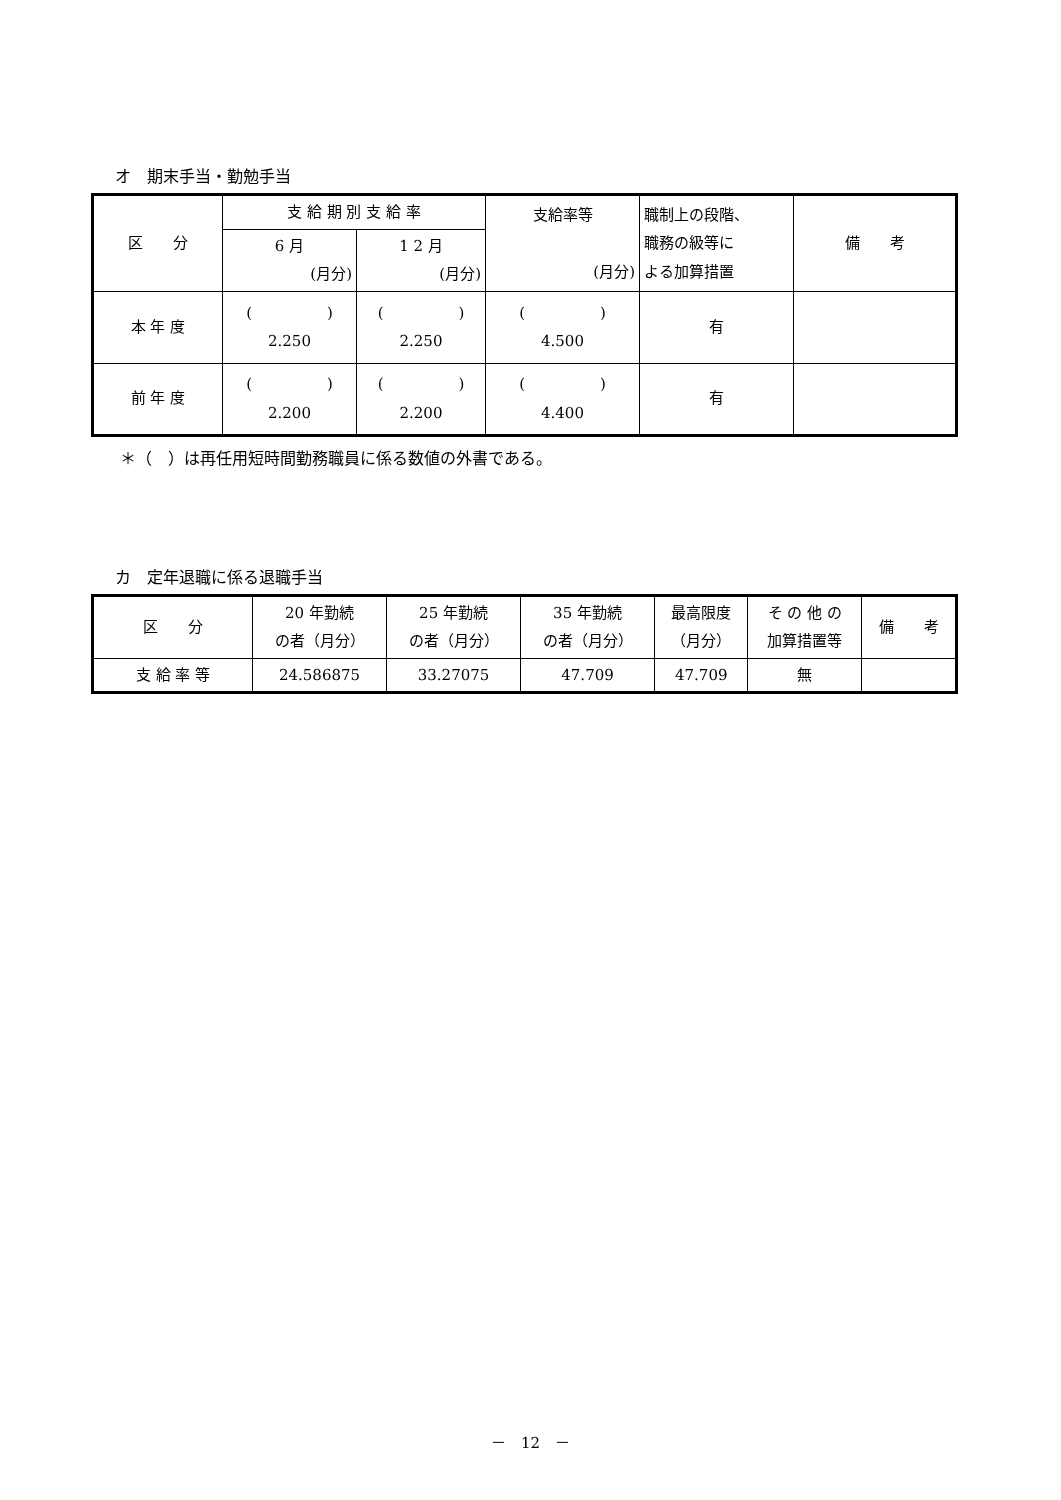オ　期末手当・勤勉手当
| 区 分 | 支 給 期 別 支 給 率 | | 支給率等 (月分) | 職制上の段階、 職務の級等に よる加算措置 | 備 考 |
| --- | --- | --- | --- | --- | --- |
| | 6 月 (月分) | 1 2 月 (月分) | | | |
| 本 年 度 | ( ) 2.250 | ( ) 2.250 | ( ) 4.500 | 有 | |
| 前 年 度 | ( ) 2.200 | ( ) 2.200 | ( ) 4.400 | 有 | |
＊（　）は再任用短時間勤務職員に係る数値の外書である。
カ　定年退職に係る退職手当
| 区 分 | 20 年勤続 の者（月分） | 25 年勤続 の者（月分） | 35 年勤続 の者（月分） | 最高限度 （月分） | そ の 他 の 加算措置等 | 備 考 |
| --- | --- | --- | --- | --- | --- | --- |
| 支 給 率 等 | 24.586875 | 33.27075 | 47.709 | 47.709 | 無 | |
－　12　－